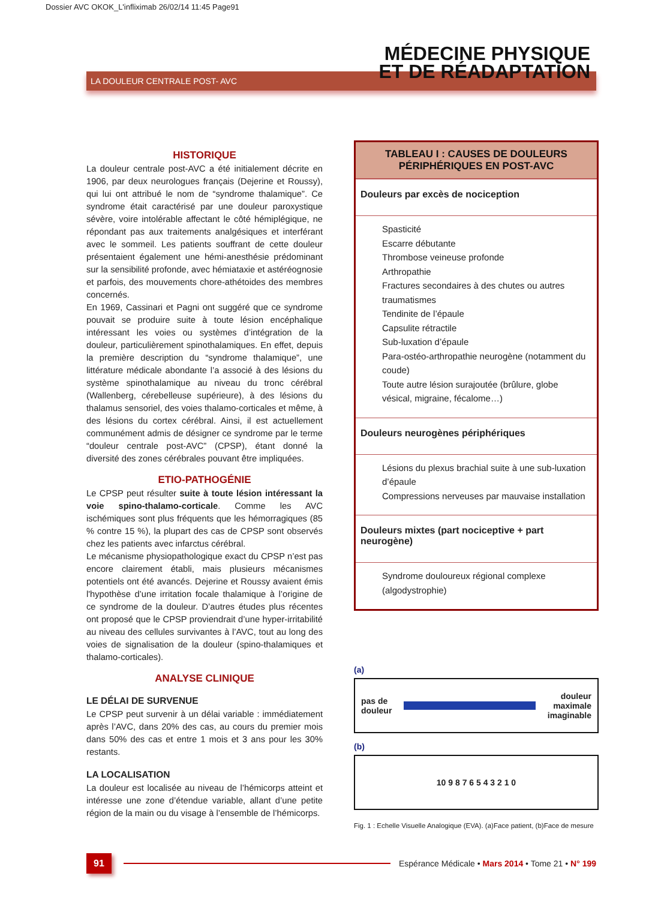Dossier AVC OKOK_L'infliximab 26/02/14 11:45 Page91
LA DOULEUR CENTRALE POST- AVC
MÉDECINE PHYSIQUE
ET DE RÉADAPTATION
HISTORIQUE
La douleur centrale post-AVC a été initialement décrite en 1906, par deux neurologues français (Dejerine et Roussy), qui lui ont attribué le nom de “syndrome thalamique”. Ce syndrome était caractérisé par une douleur paroxystique sévère, voire intolérable affectant le côté hémiplégique, ne répondant pas aux traitements analgésiques et interférant avec le sommeil. Les patients souffrant de cette douleur présentaient également une hémi-anesthésie prédominant sur la sensibilité profonde, avec hémiataxie et astéréognosie et parfois, des mouvements chore-athétoides des membres concernés.
En 1969, Cassinari et Pagni ont suggéré que ce syndrome pouvait se produire suite à toute lésion encéphalique intéressant les voies ou systèmes d’intégration de la douleur, particulièrement spinothalamiques. En effet, depuis la première description du “syndrome thalamique”, une littérature médicale abondante l’a associé à des lésions du système spinothalamique au niveau du tronc cérébral (Wallenberg, cérebelleuse supérieure), à des lésions du thalamus sensoriel, des voies thalamo-corticales et même, à des lésions du cortex cérébral. Ainsi, il est actuellement communément admis de désigner ce syndrome par le terme “douleur centrale post-AVC” (CPSP), étant donné la diversité des zones cérébrales pouvant être impliquées.
ETIO-PATHOGÉNIE
Le CPSP peut résulter suite à toute lésion intéressant la voie spino-thalamo-corticale. Comme les AVC ischémiques sont plus fréquents que les hémorragiques (85 % contre 15 %), la plupart des cas de CPSP sont observés chez les patients avec infarctus cérébral.
Le mécanisme physiopathologique exact du CPSP n’est pas encore clairement établi, mais plusieurs mécanismes potentiels ont été avancés. Dejerine et Roussy avaient émis l'hypothèse d’une irritation focale thalamique à l’origine de ce syndrome de la douleur. D’autres études plus récentes ont proposé que le CPSP proviendrait d’une hyper-irritabilité au niveau des cellules survivantes à l’AVC, tout au long des voies de signalisation de la douleur (spino-thalamiques et thalamo-corticales).
ANALYSE CLINIQUE
LE DÉLAI DE SURVENUE
Le CPSP peut survenir à un délai variable : immédiatement après l’AVC, dans 20% des cas, au cours du premier mois dans 50% des cas et entre 1 mois et 3 ans pour les 30% restants.
LA LOCALISATION
La douleur est localisée au niveau de l’hémicorps atteint et intéresse une zone d’étendue variable, allant d’une petite région de la main ou du visage à l’ensemble de l’hémicorps.
| TABLEAU I : CAUSES DE DOULEURS PÉRIPHÉRIQUES EN POST-AVC |
| --- |
| Douleurs par excès de nociception |
| Spasticité Escarre débutante Thrombose veineuse profonde Arthropathie Fractures secondaires à des chutes ou autres traumatismes Tendinite de l’épaule Capsulite rétractile Sub-luxation d’épaule Para-ostéo-arthropathie neurogène (notamment du coude) Toute autre lésion surajoutée (brûlure, globe vésical, migraine, fécalome…) |
| Douleurs neurogènes périphériques |
| Lésions du plexus brachial suite à une sub-luxation d’épaule Compressions nerveuses par mauvaise installation |
| Douleurs mixtes (part nociceptive + part neurogène) |
| Syndrome douloureux régional complexe (algodystrophie) |
(a)
pas de
douleur douleur
maximale
imaginable
(b)
10 9 8 7 6 5 4 3 2 1 0
Fig. 1 : Echelle Visuelle Analogique (EVA). (a)Face patient, (b)Face de mesure
91 Espérance Médicale • Mars 2014 • Tome 21 • N° 199